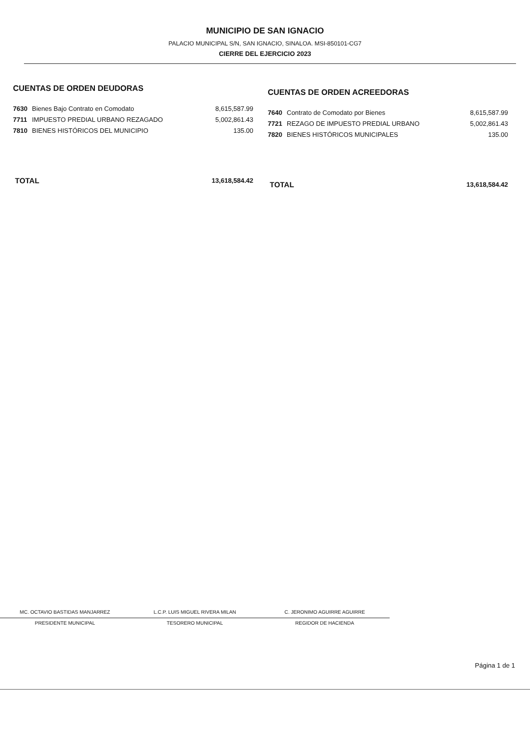MUNICIPIO DE SAN IGNACIO
PALACIO MUNICIPAL S/N, SAN IGNACIO, SINALOA. MSI-850101-CG7
CIERRE DEL EJERCICIO 2023
CUENTAS DE ORDEN DEUDORAS
| 7630 | Bienes Bajo Contrato en Comodato | 8,615,587.99 |
| 7711 | IMPUESTO PREDIAL URBANO REZAGADO | 5,002,861.43 |
| 7810 | BIENES HISTÓRICOS DEL MUNICIPIO | 135.00 |
| TOTAL | | 13,618,584.42 |
CUENTAS DE ORDEN ACREEDORAS
| 7640 | Contrato de Comodato por Bienes | 8,615,587.99 |
| 7721 | REZAGO DE IMPUESTO PREDIAL URBANO | 5,002,861.43 |
| 7820 | BIENES HISTÓRICOS MUNICIPALES | 135.00 |
| TOTAL | | 13,618,584.42 |
MC. OCTAVIO BASTIDAS MANJARREZ
PRESIDENTE MUNICIPAL
L.C.P. LUIS MIGUEL RIVERA MILAN
TESORERO MUNICIPAL
C. JERONIMO AGUIRRE AGUIRRE
REGIDOR DE HACIENDA
Página 1 de 1